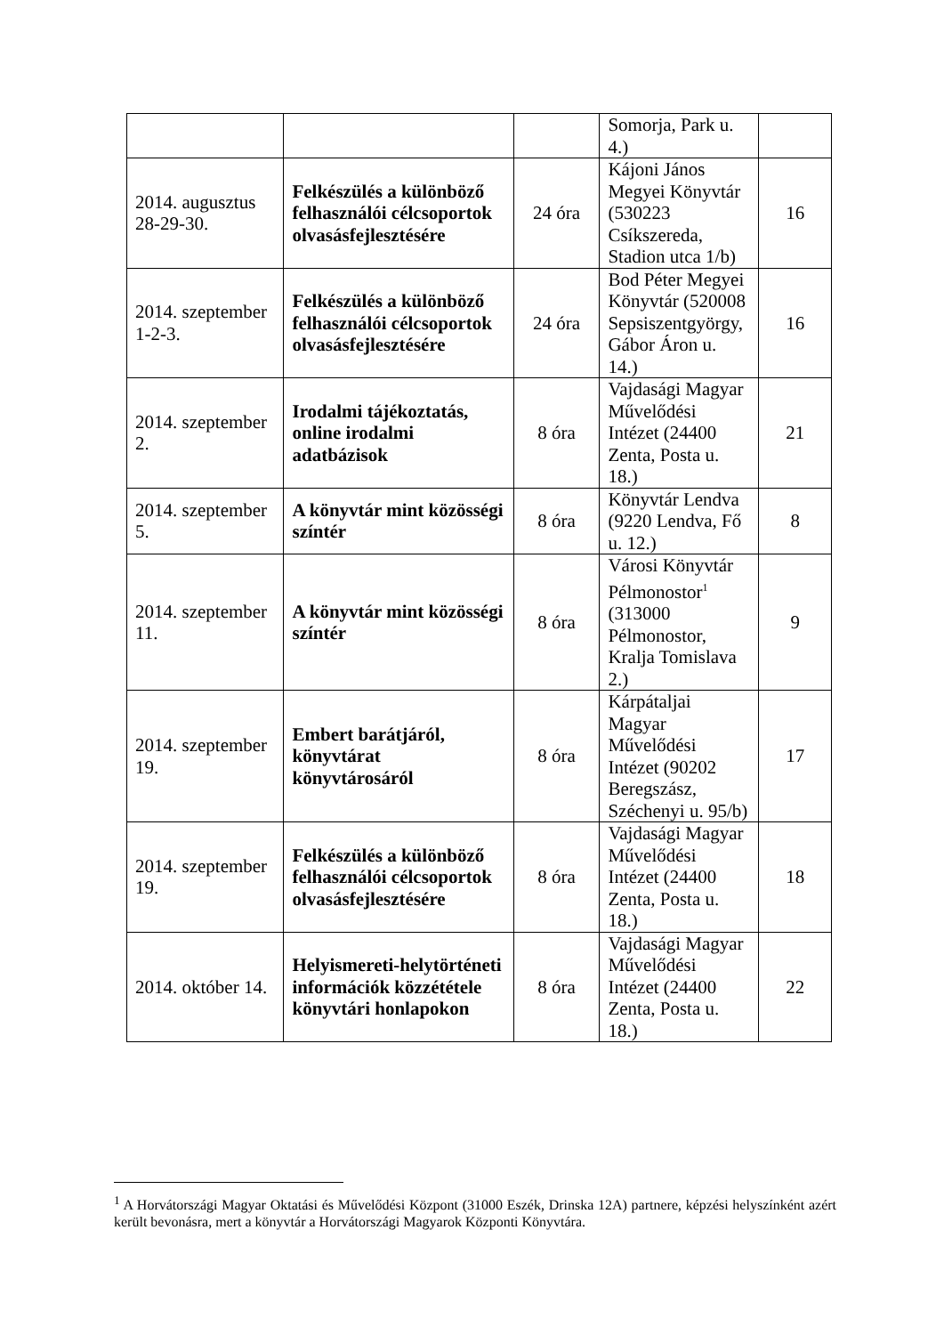| | | | Somorja, Park u. 4.) | |
| 2014. augusztus 28-29-30. | Felkészülés a különböző felhasználói célcsoportok olvasásfejlesztésére | 24 óra | Kájoni János Megyei Könyvtár (530223 Csíkszereda, Stadion utca 1/b) | 16 |
| 2014. szeptember 1-2-3. | Felkészülés a különböző felhasználói célcsoportok olvasásfejlesztésére | 24 óra | Bod Péter Megyei Könyvtár (520008 Sepsiszentgyörgy, Gábor Áron u. 14.) | 16 |
| 2014. szeptember 2. | Irodalmi tájékoztatás, online irodalmi adatbázisok | 8 óra | Vajdasági Magyar Művelődési Intézet (24400 Zenta, Posta u. 18.) | 21 |
| 2014. szeptember 5. | A könyvtár mint közösségi színtér | 8 óra | Könyvtár Lendva (9220 Lendva, Fő u. 12.) | 8 |
| 2014. szeptember 11. | A könyvtár mint közösségi színtér | 8 óra | Városi Könyvtár Pélmonostor<sup>1</sup> (313000 Pélmonostor, Kralja Tomislava 2.) | 9 |
| 2014. szeptember 19. | Embert barátjáról, könyvtárat könyvtárosáról | 8 óra | Kárpátaljai Magyar Művelődési Intézet (90202 Beregszász, Széchenyi u. 95/b) | 17 |
| 2014. szeptember 19. | Felkészülés a különböző felhasználói célcsoportok olvasásfejlesztésére | 8 óra | Vajdasági Magyar Művelődési Intézet (24400 Zenta, Posta u. 18.) | 18 |
| 2014. október 14. | Helyismereti-helytörténeti információk közzététele könyvtári honlapokon | 8 óra | Vajdasági Magyar Művelődési Intézet (24400 Zenta, Posta u. 18.) | 22 |
<sup>1</sup> A Horvátországi Magyar Oktatási és Művelődési Központ (31000 Eszék, Drinska 12A) partnere, képzési helyszínként azért került bevonásra, mert a könyvtár a Horvátországi Magyarok Központi Könyvtára.